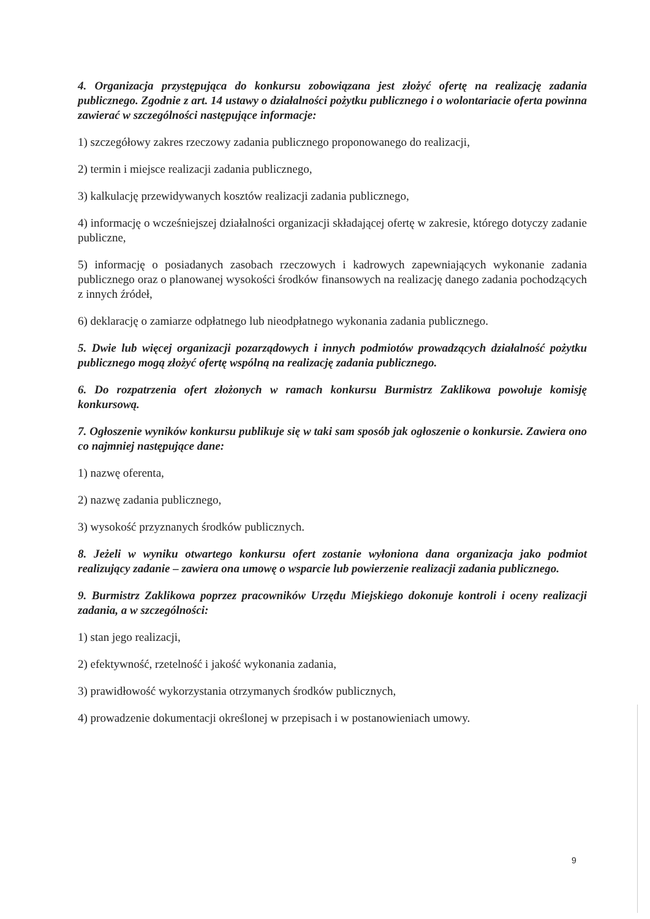4. Organizacja przystępująca do konkursu zobowiązana jest złożyć ofertę na realizację zadania publicznego. Zgodnie z art. 14 ustawy o działalności pożytku publicznego i o wolontariacie oferta powinna zawierać w szczególności następujące informacje:
1) szczegółowy zakres rzeczowy zadania publicznego proponowanego do realizacji,
2) termin i miejsce realizacji zadania publicznego,
3) kalkulację przewidywanych kosztów realizacji zadania publicznego,
4) informację o wcześniejszej działalności organizacji składającej ofertę w zakresie, którego dotyczy zadanie publiczne,
5) informację o posiadanych zasobach rzeczowych i kadrowych zapewniających wykonanie zadania publicznego oraz o planowanej wysokości środków finansowych na realizację danego zadania pochodzących z innych źródeł,
6) deklarację o zamiarze odpłatnego lub nieodpłatnego wykonania zadania publicznego.
5. Dwie lub więcej organizacji pozarządowych i innych podmiotów prowadzących działalność pożytku publicznego mogą złożyć ofertę wspólną na realizację zadania publicznego.
6. Do rozpatrzenia ofert złożonych w ramach konkursu Burmistrz Zaklikowa powołuje komisję konkursową.
7. Ogłoszenie wyników konkursu publikuje się w taki sam sposób jak ogłoszenie o konkursie. Zawiera ono co najmniej następujące dane:
1) nazwę oferenta,
2) nazwę zadania publicznego,
3) wysokość przyznanych środków publicznych.
8. Jeżeli w wyniku otwartego konkursu ofert zostanie wyłoniona dana organizacja jako podmiot realizujący zadanie – zawiera ona umowę o wsparcie lub powierzenie realizacji zadania publicznego.
9. Burmistrz Zaklikowa poprzez pracowników Urzędu Miejskiego dokonuje kontroli i oceny realizacji zadania, a w szczególności:
1) stan jego realizacji,
2) efektywność, rzetelność i jakość wykonania zadania,
3) prawidłowość wykorzystania otrzymanych środków publicznych,
4) prowadzenie dokumentacji określonej w przepisach i w postanowieniach umowy.
9